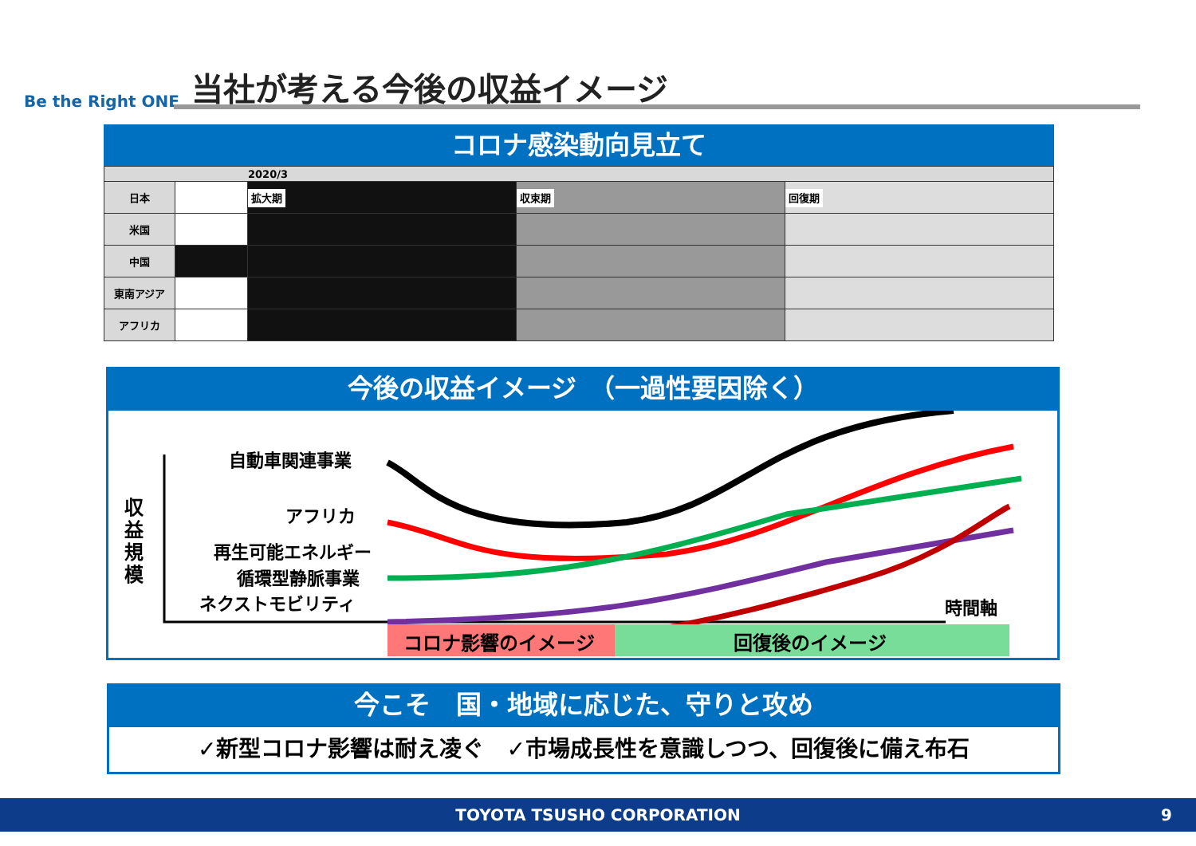Be the Right ONE 当社が考える今後の収益イメージ
コロナ感染動向見立て
| 2020/3 | | | | |
| 日本 | | 拡大期 | 収束期 | 回復期 |
| 米国 | | | | |
| 中国 | | | | |
| 東南アジア | | | | |
| アフリカ | | | | |
今後の収益イメージ　（一過性要因除く）
収
益
規
模
自動車関連事業
アフリカ
再生可能エネルギー
循環型静脈事業
ネクストモビリティ
時間軸
コロナ影響のイメージ
回復後のイメージ
今こそ　国・地域に応じた、守りと攻め
✓新型コロナ影響は耐え凌ぐ　✓市場成長性を意識しつつ、回復後に備え布石
TOYOTA TSUSHO CORPORATION 9